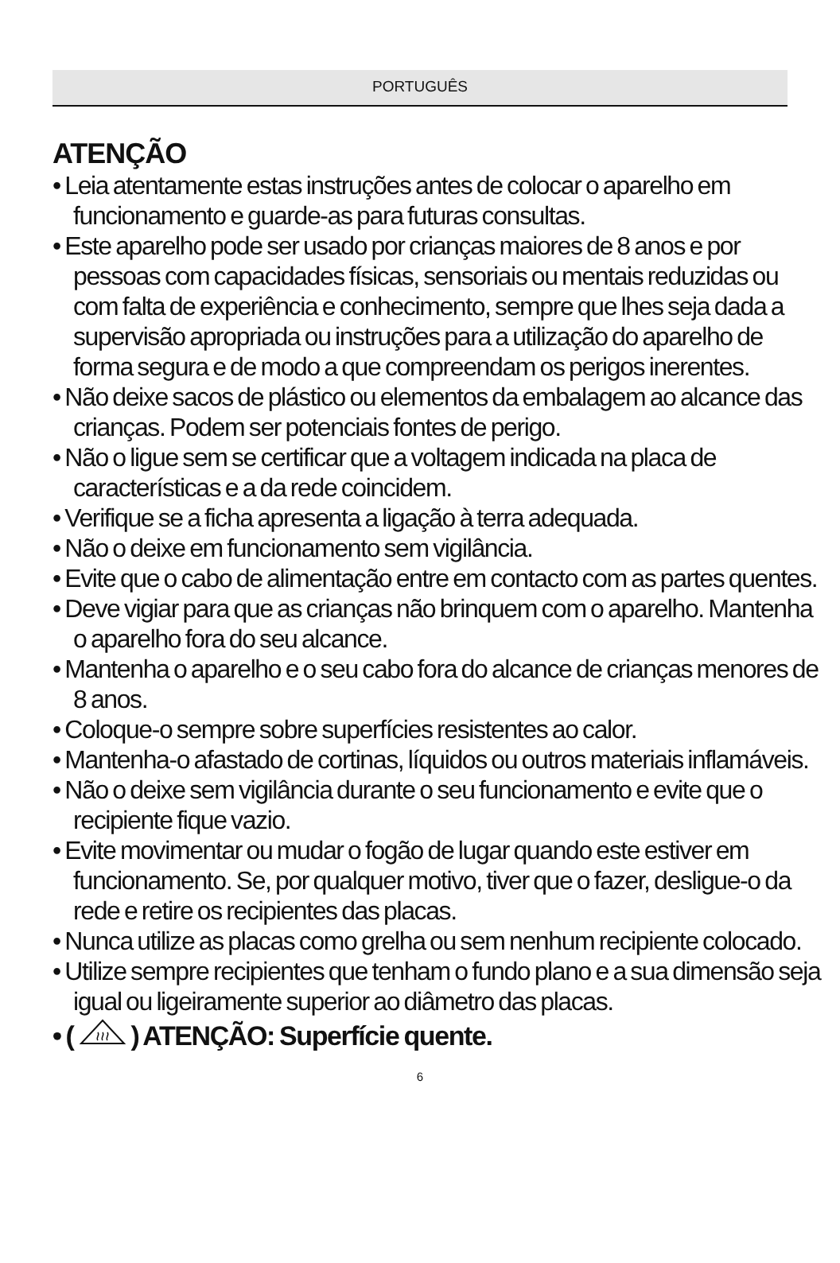PORTUGUÊS
ATENÇÃO
• Leia atentamente estas instruções antes de colocar o aparelho em funcionamento e guarde-as para futuras consultas.
• Este aparelho pode ser usado por crianças maiores de 8 anos e por pessoas com capacidades físicas, sensoriais ou mentais reduzidas ou com falta de experiência e conhecimento, sempre que lhes seja dada a supervisão apropriada ou instruções para a utilização do aparelho de forma segura e de modo a que compreendam os perigos inerentes.
• Não deixe sacos de plástico ou elementos da embalagem ao alcance das crianças. Podem ser potenciais fontes de perigo.
• Não o ligue sem se certificar que a voltagem indicada na placa de características e a da rede coincidem.
• Verifique se a ficha apresenta a ligação à terra adequada.
• Não o deixe em funcionamento sem vigilância.
• Evite que o cabo de alimentação entre em contacto com as partes quentes.
• Deve vigiar para que as crianças não brinquem com o aparelho. Mantenha o aparelho fora do seu alcance.
• Mantenha o aparelho e o seu cabo fora do alcance de crianças menores de 8 anos.
• Coloque-o sempre sobre superfícies resistentes ao calor.
• Mantenha-o afastado de cortinas, líquidos ou outros materiais inflamáveis.
• Não o deixe sem vigilância durante o seu funcionamento e evite que o recipiente fique vazio.
• Evite movimentar ou mudar o fogão de lugar quando este estiver em funcionamento. Se, por qualquer motivo, tiver que o fazer, desligue-o da rede e retire os recipientes das placas.
• Nunca utilize as placas como grelha ou sem nenhum recipiente colocado.
• Utilize sempre recipientes que tenham o fundo plano e a sua dimensão seja igual ou ligeiramente superior ao diâmetro das placas.
• ( ) ATENÇÃO: Superfície quente.
6